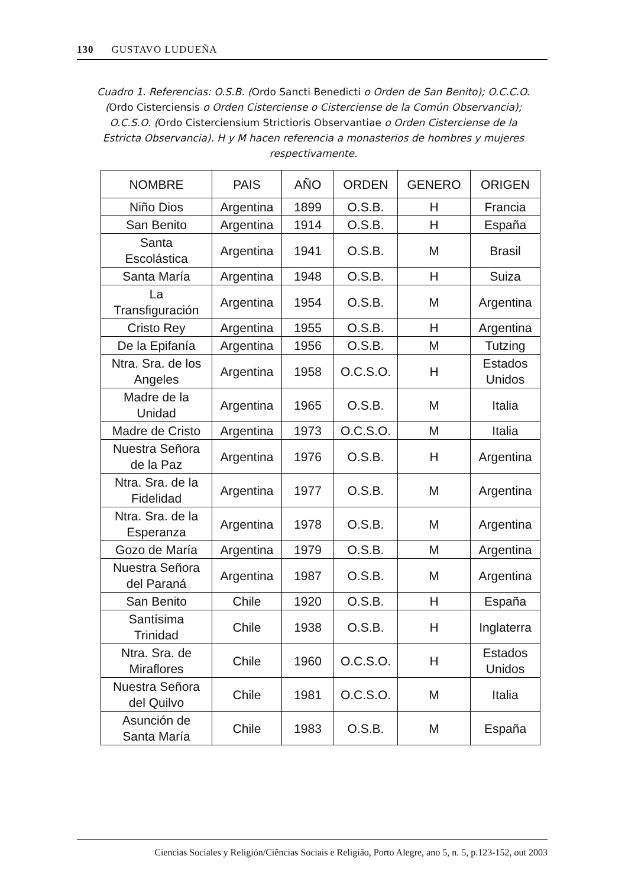130 GUSTAVO LUDUEÑA
Cuadro 1. Referencias: O.S.B. (Ordo Sancti Benedicti o Orden de San Benito); O.C.C.O. (Ordo Cisterciensis o Orden Cisterciense o Cisterciense de la Común Observancia); O.C.S.O. (Ordo Cisterciensium Strictioris Observantiae o Orden Cisterciense de la Estricta Observancia). H y M hacen referencia a monasterios de hombres y mujeres respectivamente.
| NOMBRE | PAIS | AÑO | ORDEN | GENERO | ORIGEN |
| --- | --- | --- | --- | --- | --- |
| Niño Dios | Argentina | 1899 | O.S.B. | H | Francia |
| San Benito | Argentina | 1914 | O.S.B. | H | España |
| Santa Escolástica | Argentina | 1941 | O.S.B. | M | Brasil |
| Santa María | Argentina | 1948 | O.S.B. | H | Suiza |
| La Transfiguración | Argentina | 1954 | O.S.B. | M | Argentina |
| Cristo Rey | Argentina | 1955 | O.S.B. | H | Argentina |
| De la Epifanía | Argentina | 1956 | O.S.B. | M | Tutzing |
| Ntra. Sra. de los Angeles | Argentina | 1958 | O.C.S.O. | H | Estados Unidos |
| Madre de la Unidad | Argentina | 1965 | O.S.B. | M | Italia |
| Madre de Cristo | Argentina | 1973 | O.C.S.O. | M | Italia |
| Nuestra Señora de la Paz | Argentina | 1976 | O.S.B. | H | Argentina |
| Ntra. Sra. de la Fidelidad | Argentina | 1977 | O.S.B. | M | Argentina |
| Ntra. Sra. de la Esperanza | Argentina | 1978 | O.S.B. | M | Argentina |
| Gozo de María | Argentina | 1979 | O.S.B. | M | Argentina |
| Nuestra Señora del Paraná | Argentina | 1987 | O.S.B. | M | Argentina |
| San Benito | Chile | 1920 | O.S.B. | H | España |
| Santísima Trinidad | Chile | 1938 | O.S.B. | H | Inglaterra |
| Ntra. Sra. de Miraflores | Chile | 1960 | O.C.S.O. | H | Estados Unidos |
| Nuestra Señora del Quilvo | Chile | 1981 | O.C.S.O. | M | Italia |
| Asunción de Santa María | Chile | 1983 | O.S.B. | M | España |
Ciencias Sociales y Religión/Ciências Sociais e Religião, Porto Alegre, ano 5, n. 5, p.123-152, out 2003